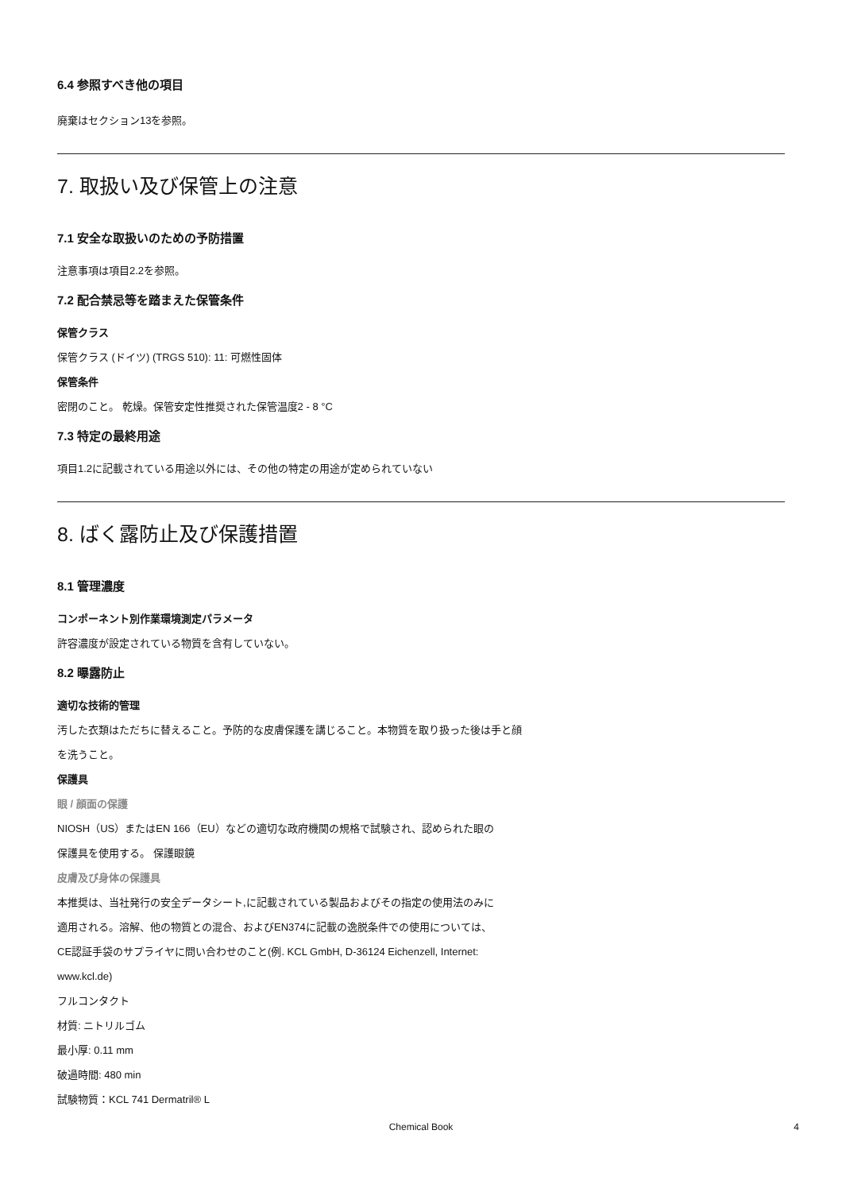6.4 参照すべき他の項目
廃棄はセクション13を参照。
7. 取扱い及び保管上の注意
7.1 安全な取扱いのための予防措置
注意事項は項目2.2を参照。
7.2 配合禁忌等を踏まえた保管条件
保管クラス
保管クラス (ドイツ) (TRGS 510): 11: 可燃性固体
保管条件
密閉のこと。 乾燥。保管安定性推奨された保管温度2 - 8 °C
7.3 特定の最終用途
項目1.2に記載されている用途以外には、その他の特定の用途が定められていない
8. ばく露防止及び保護措置
8.1 管理濃度
コンポーネント別作業環境測定パラメータ
許容濃度が設定されている物質を含有していない。
8.2 曝露防止
適切な技術的管理
汚した衣類はただちに替えること。予防的な皮膚保護を講じること。本物質を取り扱った後は手と顔
を洗うこと。
保護具
眼 / 顔面の保護
NIOSH（US）またはEN 166（EU）などの適切な政府機関の規格で試験され、認められた眼の
保護具を使用する。 保護眼鏡
皮膚及び身体の保護具
本推奨は、当社発行の安全データシート,に記載されている製品およびその指定の使用法のみに
適用される。溶解、他の物質との混合、およびEN374に記載の逸脱条件での使用については、
CE認証手袋のサプライヤに問い合わせのこと(例. KCL GmbH, D-36124 Eichenzell, Internet:
www.kcl.de)
フルコンタクト
材質: ニトリルゴム
最小厚: 0.11 mm
破過時間: 480 min
試験物質：KCL 741 Dermatril® L
Chemical Book 4